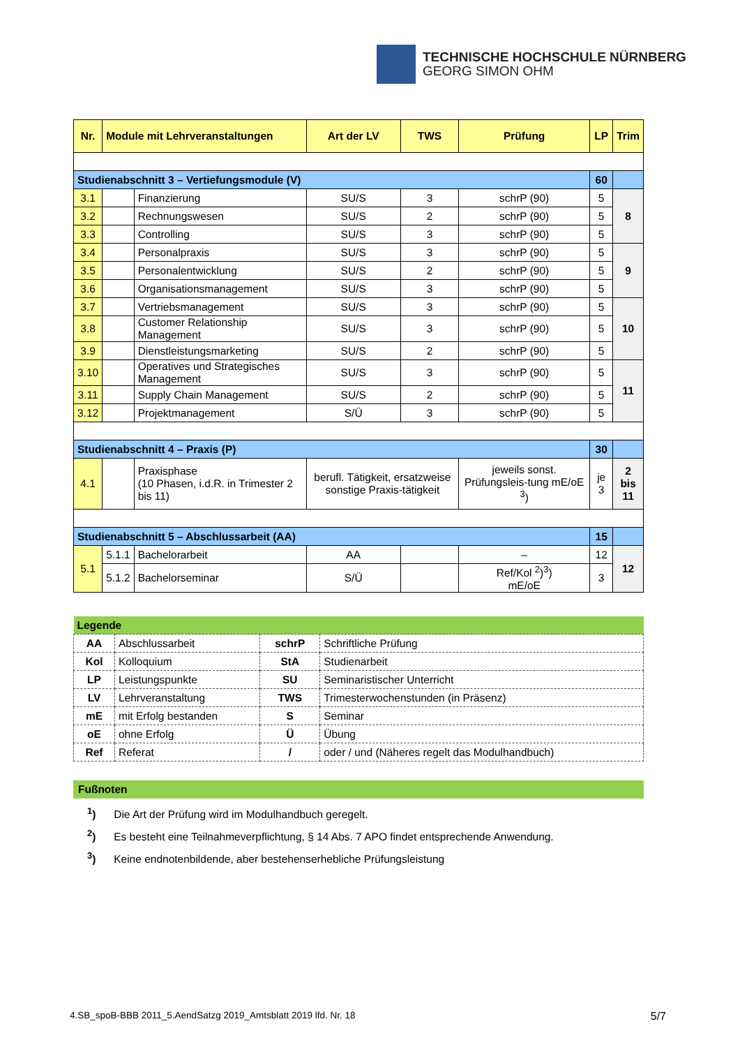TECHNISCHE HOCHSCHULE NÜRNBERG
GEORG SIMON OHM
| Nr. | Module mit Lehrveranstaltungen | | Art der LV | TWS | Prüfung | LP | Trim |
| --- | --- | --- | --- | --- | --- | --- | --- |
| Studienabschnitt 3 – Vertiefungsmodule (V) | | | | | | 60 | |
| 3.1 | | Finanzierung | SU/S | 3 | schrP (90) | 5 | 8 |
| 3.2 | | Rechnungswesen | SU/S | 2 | schrP (90) | 5 | |
| 3.3 | | Controlling | SU/S | 3 | schrP (90) | 5 | |
| 3.4 | | Personalpraxis | SU/S | 3 | schrP (90) | 5 | 9 |
| 3.5 | | Personalentwicklung | SU/S | 2 | schrP (90) | 5 | |
| 3.6 | | Organisationsmanagement | SU/S | 3 | schrP (90) | 5 | |
| 3.7 | | Vertriebsmanagement | SU/S | 3 | schrP (90) | 5 | 10 |
| 3.8 | | Customer Relationship Management | SU/S | 3 | schrP (90) | 5 | |
| 3.9 | | Dienstleistungsmarketing | SU/S | 2 | schrP (90) | 5 | |
| 3.10 | | Operatives und Strategisches Management | SU/S | 3 | schrP (90) | 5 | 11 |
| 3.11 | | Supply Chain Management | SU/S | 2 | schrP (90) | 5 | |
| 3.12 | | Projektmanagement | S/Ü | 3 | schrP (90) | 5 | |
| Studienabschnitt 4 – Praxis (P) | | | | | | 30 | |
| 4.1 | | Praxisphase (10 Phasen, i.d.R. in Trimester 2 bis 11) | berufl. Tätigkeit, ersatzweise sonstige Praxis-tätigkeit | | jeweils sonst. Prüfungsleis-tung mE/oE <sup>3</sup>) | je 3 | 2 bis 11 |
| Studienabschnitt 5 – Abschlussarbeit (AA) | | | | | | 15 | |
| 5.1 | 5.1.1 | Bachelorarbeit | AA | | – | 12 | 12 |
| | 5.1.2 | Bachelorseminar | S/Ü | | Ref/Kol <sup>2</sup>)<sup>3</sup>) mE/oE | 3 | |
| Legende | | | |
| AA | Abschlussarbeit | schrP | Schriftliche Prüfung |
| Kol | Kolloquium | StA | Studienarbeit |
| LP | Leistungspunkte | SU | Seminaristischer Unterricht |
| LV | Lehrveranstaltung | TWS | Trimesterwochenstunden (in Präsenz) |
| mE | mit Erfolg bestanden | S | Seminar |
| oE | ohne Erfolg | Ü | Übung |
| Ref | Referat | / | oder / und (Näheres regelt das Modulhandbuch) |
Fußnoten
<sup>1</sup>) Die Art der Prüfung wird im Modulhandbuch geregelt.
<sup>2</sup>) Es besteht eine Teilnahmeverpflichtung, § 14 Abs. 7 APO findet entsprechende Anwendung.
<sup>3</sup>) Keine endnotenbildende, aber bestehenserhebliche Prüfungsleistung
4.SB_spoB-BBB 2011_5.AendSatzg 2019_Amtsblatt 2019 lfd. Nr. 18 5/7